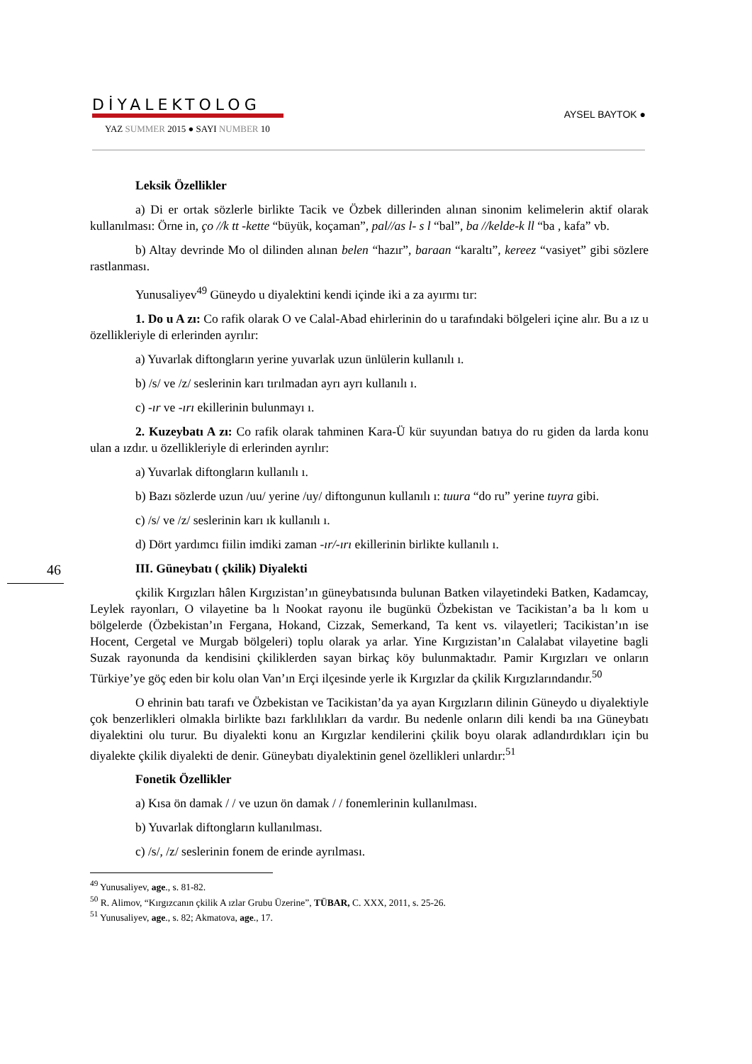DİYALEKTOLOG
YAZ SUMMER 2015 ● SAYI NUMBER 10
AYSEL BAYTOK ●
46
Leksik Özellikler
a) Di er ortak sözlerle birlikte Tacik ve Özbek dillerinden alınan sinonim kelimelerin aktif olarak kullanılması: Örne in, ço //k tt -kette “büyük, koçaman”, pal//as l- s l “bal”, ba //kelde-k ll “ba , kafa” vb.
b) Altay devrinde Mo ol dilinden alınan belen “hazır”, baraan “karaltı”, kereez “vasiyet” gibi sözlere rastlanması.
Yunusaliyev<sup>49</sup> Güneydo u diyalektini kendi içinde iki a za ayırmı tır:
1. Do u A zı: Co rafik olarak O ve Calal-Abad ehirlerinin do u tarafındaki bölgeleri içine alır. Bu a ız u özellikleriyle di erlerinden ayrılır:
a) Yuvarlak diftongların yerine yuvarlak uzun ünlülerin kullanılı ı.
b) /s/ ve /z/ seslerinin karı tırılmadan ayrı ayrı kullanılı ı.
c) -ır ve -ırı ekillerinin bulunmayı ı.
2. Kuzeybatı A zı: Co rafik olarak tahminen Kara-Ü kür suyundan batıya do ru giden da larda konu ulan a ızdır. u özellikleriyle di erlerinden ayrılır:
a) Yuvarlak diftongların kullanılı ı.
b) Bazı sözlerde uzun /uu/ yerine /uy/ diftongunun kullanılı ı: tuura “do ru” yerine tuyra gibi.
c) /s/ ve /z/ seslerinin karı ık kullanılı ı.
d) Dört yardımcı fiilin imdiki zaman -ır/-ırı ekillerinin birlikte kullanılı ı.
III. Güneybatı ( çkilik) Diyalekti
çkilik Kırgızları hâlen Kırgızistan’ın güneybatısında bulunan Batken vilayetindeki Batken, Kadamcay, Leylek rayonları, O vilayetine ba lı Nookat rayonu ile bugünkü Özbekistan ve Tacikistan’a ba lı kom u bölgelerde (Özbekistan’ın Fergana, Hokand, Cizzak, Semerkand, Ta kent vs. vilayetleri; Tacikistan’ın ise Hocent, Cergetal ve Murgab bölgeleri) toplu olarak ya arlar. Yine Kırgızistan’ın Calalabat vilayetine bagli Suzak rayonunda da kendisini çkiliklerden sayan birkaç köy bulunmaktadır. Pamir Kırgızları ve onların Türkiye’ye göç eden bir kolu olan Van’ın Erçi ilçesinde yerle ik Kırgızlar da çkilik Kırgızlarındandır.<sup>50</sup>
O ehrinin batı tarafı ve Özbekistan ve Tacikistan’da ya ayan Kırgızların dilinin Güneydo u diyalektiyle çok benzerlikleri olmakla birlikte bazı farklılıkları da vardır. Bu nedenle onların dili kendi ba ına Güneybatı diyalektini olu turur. Bu diyalekti konu an Kırgızlar kendilerini çkilik boyu olarak adlandırdıkları için bu diyalekte çkilik diyalekti de denir. Güneybatı diyalektinin genel özellikleri unlardır:<sup>51</sup>
Fonetik Özellikler
a) Kısa ön damak / / ve uzun ön damak / / fonemlerinin kullanılması.
b) Yuvarlak diftongların kullanılması.
c) /s/, /z/ seslerinin fonem de erinde ayrılması.
<sup>49</sup> Yunusaliyev, age., s. 81-82.
<sup>50</sup> R. Alimov, “Kırgızcanın çkilik A ızlar Grubu Üzerine”, TÜBAR, C. XXX, 2011, s. 25-26.
<sup>51</sup> Yunusaliyev, age., s. 82; Akmatova, age., 17.